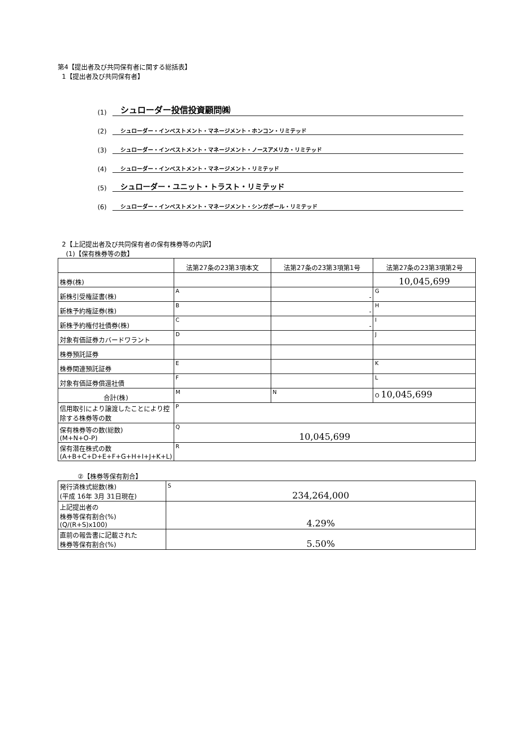第4【提出者及び共同保有者に関する総括表】
1【提出者及び共同保有者】
(1) シュローダー投信投資顧問㈱
(2) シュローダー・インベストメント・マネージメント・ホンコン・リミテッド
(3) シュローダー・インベストメント・マネージメント・ノースアメリカ・リミテッド
(4) シュローダー・インベストメント・マネージメント・リミテッド
(5) シュローダー・ユニット・トラスト・リミテッド
(6) シュローダー・インベストメント・マネージメント・シンガポール・リミテッド
2【上記提出者及び共同保有者の保有株券等の内訳】
(1)【保有株券等の数】
| | 法第27条の23第3項本文 | 法第27条の23第3項第1号 | 法第27条の23第3項第2号 |
| --- | --- | --- | --- |
| 株券(株) | | | 10,045,699 |
| 新株引受権証書(株) | A | - | G |
| 新株予約権証券(株) | B | - | H |
| 新株予約権付社債券(株) | C | - | I |
| 対象有価証券カバードワラント | D | | J |
| 株券預託証券 | | | |
| 株券関連預託証券 | E | | K |
| 対象有価証券償還社債 | F | | L |
| 合計(株) | M | N | O 10,045,699 |
| 信用取引により譲渡したことにより控除する株券等の数 | P | | |
| 保有株券等の数(総数) (M+N+O-P) | Q 10,045,699 | | |
| 保有潜在株式の数 (A+B+C+D+E+F+G+H+I+J+K+L) | R | | |
②【株券等保有割合】
| 発行済株式総数(株) (平成 16年 3月 31日現在) | S 234,264,000 |
| 上記提出者の 株券等保有割合(%) (Q/(R+S)x100) | 4.29% |
| 直前の報告書に記載された 株券等保有割合(%) | 5.50% |